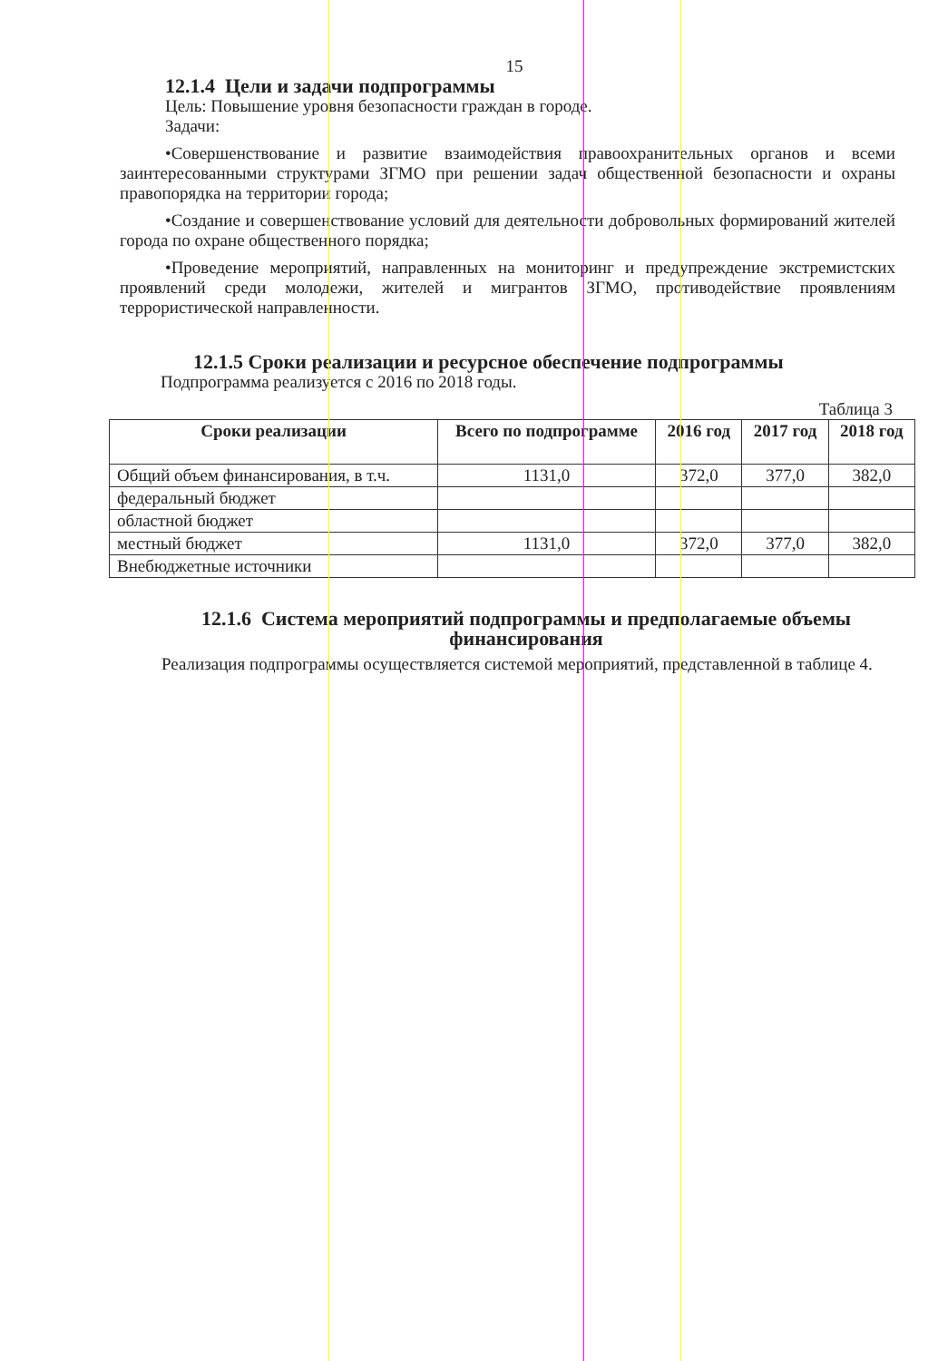15
12.1.4 Цели и задачи подпрограммы
Цель: Повышение уровня безопасности граждан в городе.
Задачи:
•Совершенствование и развитие взаимодействия правоохранительных органов и всеми заинтересованными структурами ЗГМО при решении задач общественной безопасности и охраны правопорядка на территории города;
•Создание и совершенствование условий для деятельности добровольных формирований жителей города по охране общественного порядка;
•Проведение мероприятий, направленных на мониторинг и предупреждение экстремистских проявлений среди молодежи, жителей и мигрантов ЗГМО, противодействие проявлениям террористической направленности.
12.1.5 Сроки реализации и ресурсное обеспечение подпрограммы
Подпрограмма реализуется с 2016 по 2018 годы.
Таблица 3
| Сроки реализации | Всего по подпрограмме | 2016 год | 2017 год | 2018 год |
| --- | --- | --- | --- | --- |
| Общий объем финансирования, в т.ч. | 1131,0 | 372,0 | 377,0 | 382,0 |
| федеральный бюджет | | | | |
| областной бюджет | | | | |
| местный бюджет | 1131,0 | 372,0 | 377,0 | 382,0 |
| Внебюджетные источники | | | | |
12.1.6 Система мероприятий подпрограммы и предполагаемые объемы финансирования
Реализация подпрограммы осуществляется системой мероприятий, представленной в таблице 4.